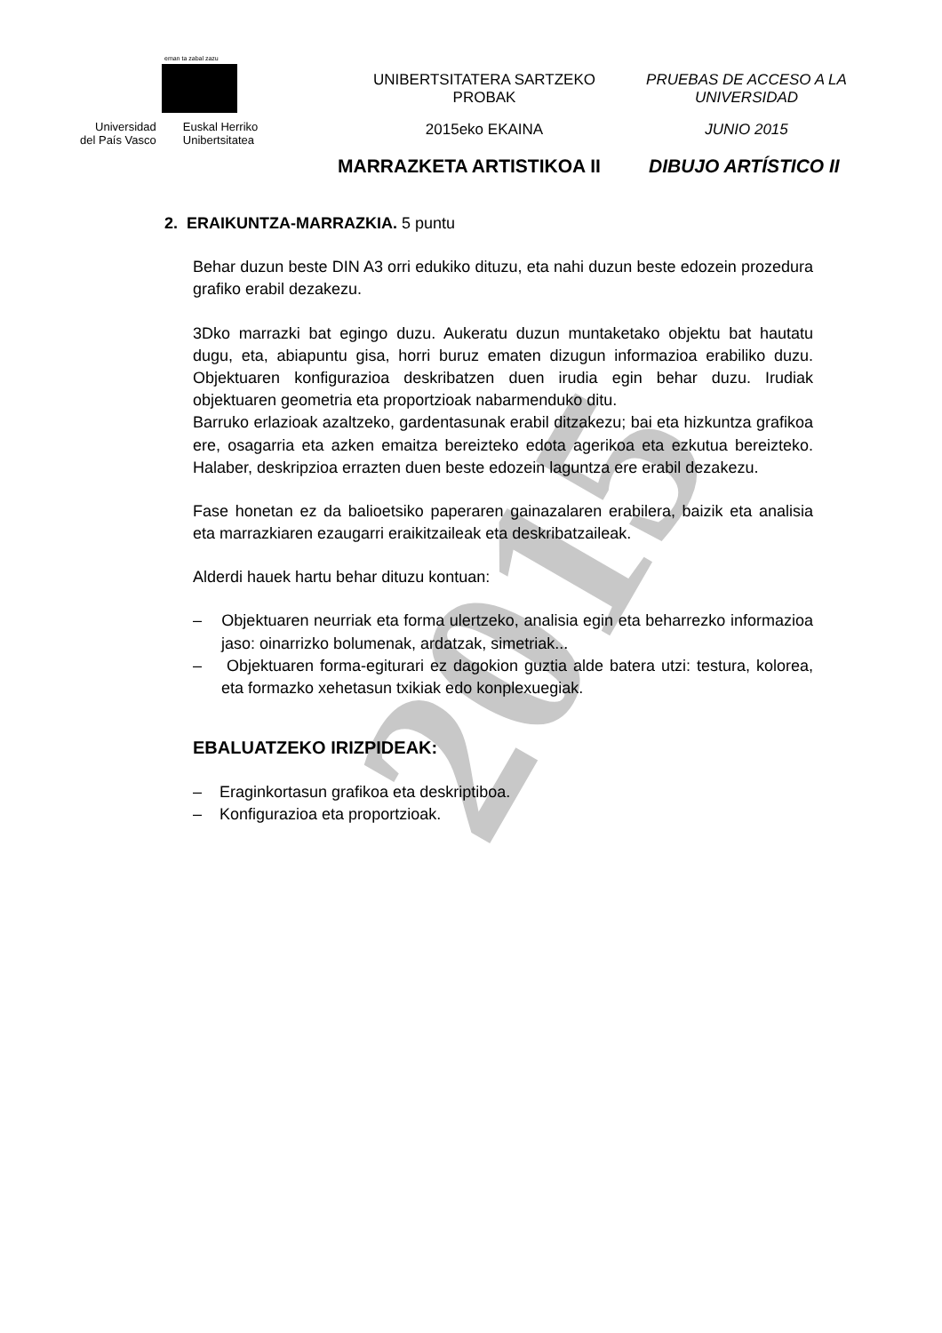2015
eman ta zabal zazu
Universidad
del País Vasco
Euskal Herriko
Unibertsitatea
UNIBERTSITATERA SARTZEKO
PROBAK
2015eko EKAINA
PRUEBAS DE ACCESO A LA
UNIVERSIDAD
JUNIO 2015
MARRAZKETA ARTISTIKOA II DIBUJO ARTÍSTICO II
2. ERAIKUNTZA-MARRAZKIA. 5 puntu
Behar duzun beste DIN A3 orri edukiko dituzu, eta nahi duzun beste edozein prozedura grafiko erabil dezakezu.
3Dko marrazki bat egingo duzu. Aukeratu duzun muntaketako objektu bat hautatu dugu, eta, abiapuntu gisa, horri buruz ematen dizugun informazioa erabiliko duzu. Objektuaren konfigurazioa deskribatzen duen irudia egin behar duzu. Irudiak objektuaren geometria eta proportzioak nabarmenduko ditu.
Barruko erlazioak azaltzeko, gardentasunak erabil ditzakezu; bai eta hizkuntza grafikoa ere, osagarria eta azken emaitza bereizteko edota agerikoa eta ezkutua bereizteko. Halaber, deskripzioa errazten duen beste edozein laguntza ere erabil dezakezu.
Fase honetan ez da balioetsiko paperaren gainazalaren erabilera, baizik eta analisia eta marrazkiaren ezaugarri eraikitzaileak eta deskribatzaileak.
Alderdi hauek hartu behar dituzu kontuan:
– Objektuaren neurriak eta forma ulertzeko, analisia egin eta beharrezko informazioa jaso: oinarrizko bolumenak, ardatzak, simetriak...
– Objektuaren forma-egiturari ez dagokion guztia alde batera utzi: testura, kolorea, eta formazko xehetasun txikiak edo konplexuegiak.
EBALUATZEKO IRIZPIDEAK:
– Eraginkortasun grafikoa eta deskriptiboa.
– Konfigurazioa eta proportzioak.